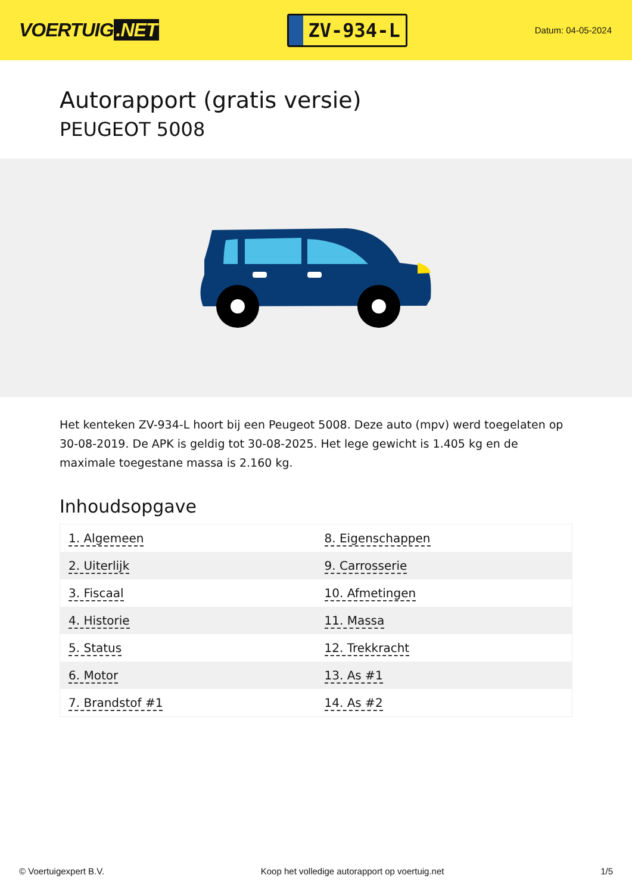VOERTUIG.NET
ZV-934-L
Datum: 04-05-2024
Autorapport (gratis versie)
PEUGEOT 5008
Het kenteken ZV-934-L hoort bij een Peugeot 5008. Deze auto (mpv) werd toegelaten op 30-08-2019. De APK is geldig tot 30-08-2025. Het lege gewicht is 1.405 kg en de maximale toegestane massa is 2.160 kg.
Inhoudsopgave
| 1. Algemeen | 8. Eigenschappen |
| 2. Uiterlijk | 9. Carrosserie |
| 3. Fiscaal | 10. Afmetingen |
| 4. Historie | 11. Massa |
| 5. Status | 12. Trekkracht |
| 6. Motor | 13. As #1 |
| 7. Brandstof #1 | 14. As #2 |
© Voertuigexpert B.V. Koop het volledige autorapport op voertuig.net 1/5